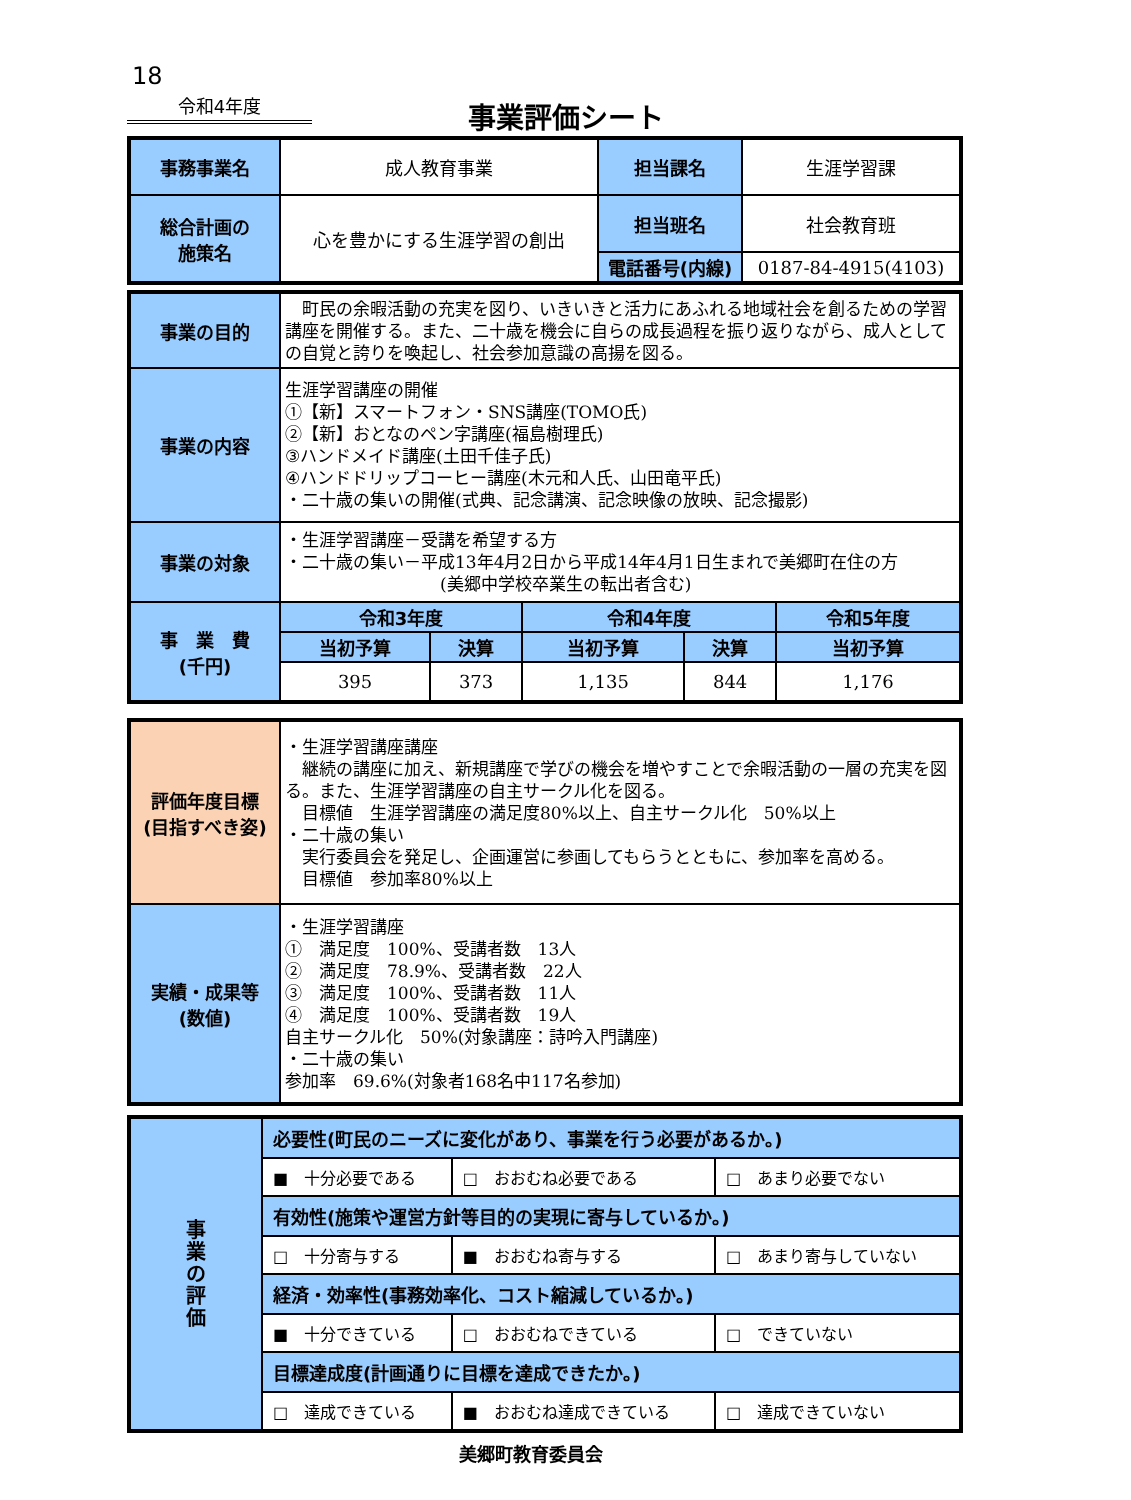18
令和4年度
事業評価シート
| 事務事業名 | 成人教育事業 | 担当課名 | 生涯学習課 |
| 総合計画の 施策名 | 心を豊かにする生涯学習の創出 | 担当班名 | 社会教育班 |
| | | 電話番号(内線) | 0187-84-4915(4103) |
| 事業の目的 | 町民の余暇活動の充実を図り、いきいきと活力にあふれる地域社会を創るための学習講座を開催する。また、二十歳を機会に自らの成長過程を振り返りながら、成人としての自覚と誇りを喚起し、社会参加意識の高揚を図る。 | | | | |
| 事業の内容 | 生涯学習講座の開催 ①【新】スマートフォン・SNS講座(TOMO氏) ②【新】おとなのペン字講座(福島樹理氏) ③ハンドメイド講座(土田千佳子氏) ④ハンドドリップコーヒー講座(木元和人氏、山田竜平氏) ・二十歳の集いの開催(式典、記念講演、記念映像の放映、記念撮影) | | | | |
| 事業の対象 | ・生涯学習講座－受講を希望する方 ・二十歳の集い－平成13年4月2日から平成14年4月1日生まれで美郷町在住の方 (美郷中学校卒業生の転出者含む) | | | | |
| 事 業 費 (千円) | 令和3年度 | | 令和4年度 | | 令和5年度 |
| | 当初予算 | 決算 | 当初予算 | 決算 | 当初予算 |
| | 395 | 373 | 1,135 | 844 | 1,176 |
| 評価年度目標 (目指すべき姿) | ・生涯学習講座講座 継続の講座に加え、新規講座で学びの機会を増やすことで余暇活動の一層の充実を図る。また、生涯学習講座の自主サークル化を図る。 目標値 生涯学習講座の満足度80%以上、自主サークル化 50%以上 ・二十歳の集い 実行委員会を発足し、企画運営に参画してもらうとともに、参加率を高める。 目標値 参加率80%以上 |
| 実績・成果等 (数値) | ・生涯学習講座 ① 満足度 100%、受講者数 13人 ② 満足度 78.9%、受講者数 22人 ③ 満足度 100%、受講者数 11人 ④ 満足度 100%、受講者数 19人 自主サークル化 50%(対象講座：詩吟入門講座) ・二十歳の集い 参加率 69.6%(対象者168名中117名参加) |
| 事 業 の 評 価 | 必要性(町民のニーズに変化があり、事業を行う必要があるか。) | | |
| | ■ 十分必要である | □ おおむね必要である | □ あまり必要でない |
| | 有効性(施策や運営方針等目的の実現に寄与しているか。) | | |
| | □ 十分寄与する | ■ おおむね寄与する | □ あまり寄与していない |
| | 経済・効率性(事務効率化、コスト縮減しているか。) | | |
| | ■ 十分できている | □ おおむねできている | □ できていない |
| | 目標達成度(計画通りに目標を達成できたか。) | | |
| | □ 達成できている | ■ おおむね達成できている | □ 達成できていない |
美郷町教育委員会